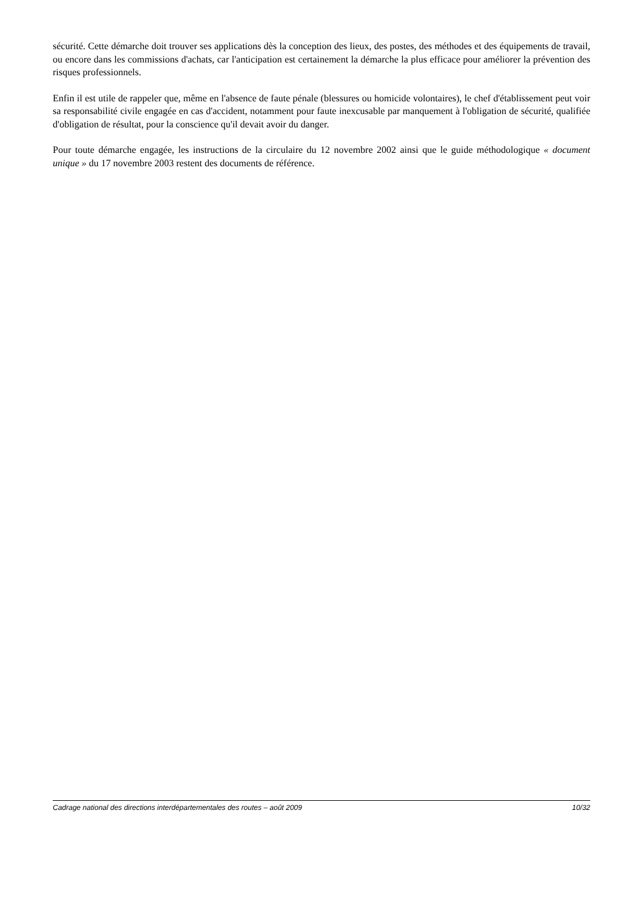sécurité. Cette démarche doit trouver ses applications dès la conception des lieux, des postes, des méthodes et des équipements de travail, ou encore dans les commissions d'achats, car l'anticipation est certainement la démarche la plus efficace pour améliorer la prévention des risques professionnels.
Enfin il est utile de rappeler que, même en l'absence de faute pénale (blessures ou homicide volontaires), le chef d'établissement peut voir sa responsabilité civile engagée en cas d'accident, notamment pour faute inexcusable par manquement à l'obligation de sécurité, qualifiée d'obligation de résultat, pour la conscience qu'il devait avoir du danger.
Pour toute démarche engagée, les instructions de la circulaire du 12 novembre 2002 ainsi que le guide méthodologique « document unique » du 17 novembre 2003 restent des documents de référence.
Cadrage national des directions interdépartementales des routes – août 2009 10/32